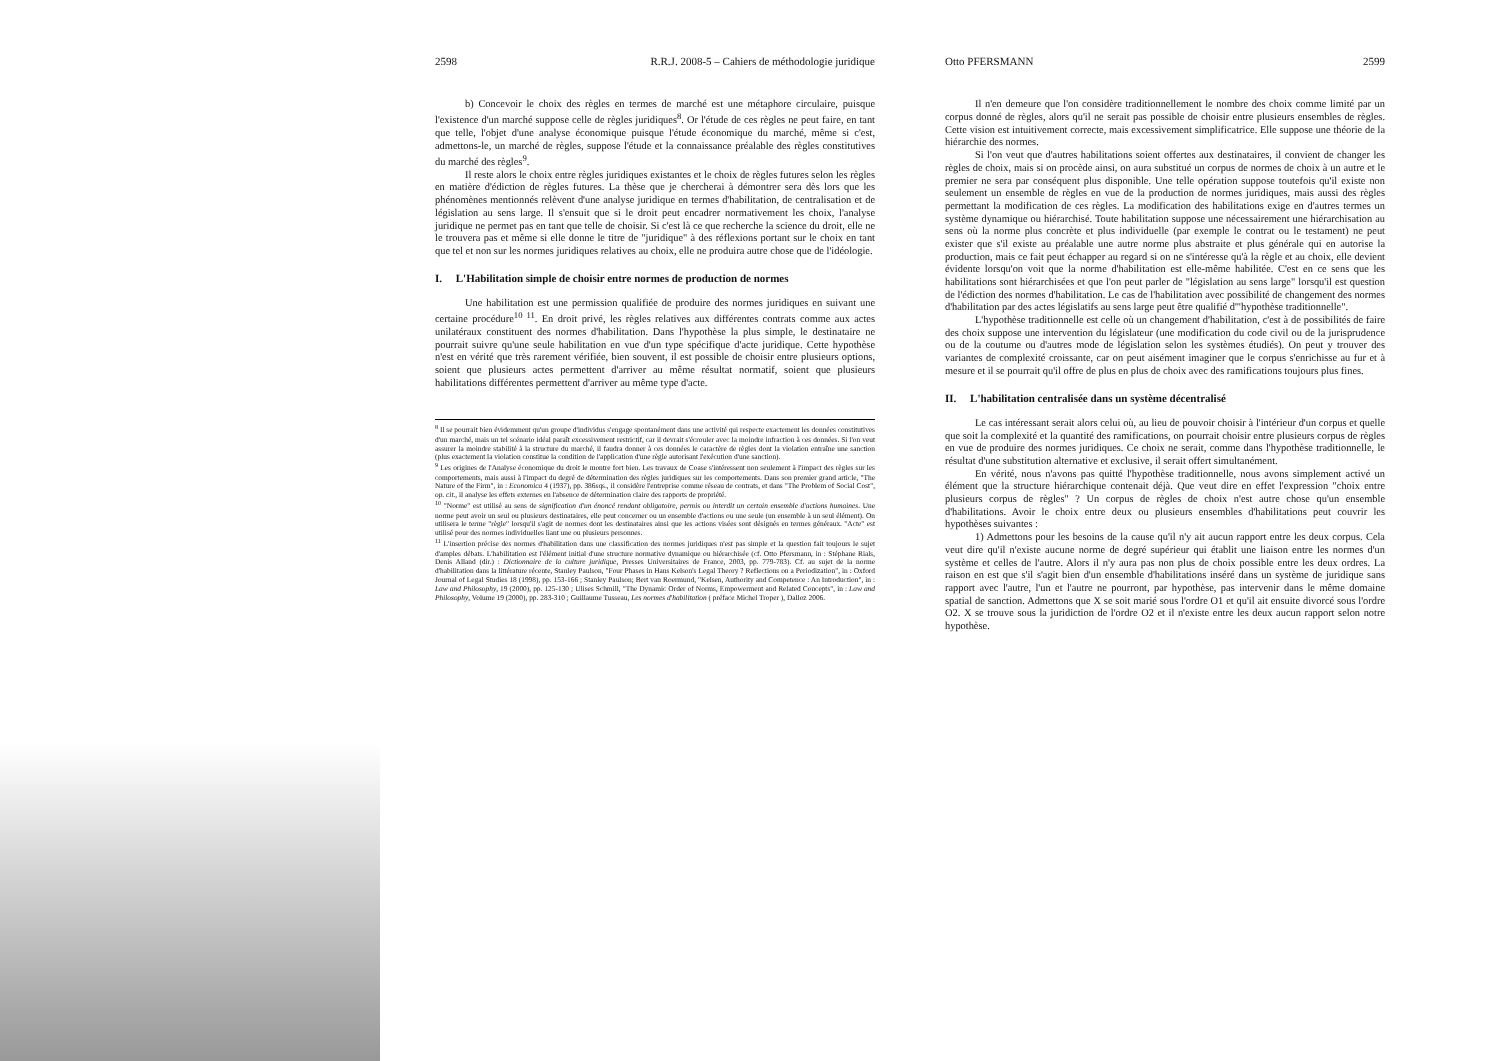2598 R.R.J. 2008-5 – Cahiers de méthodologie juridique
b) Concevoir le choix des règles en termes de marché est une métaphore circulaire, puisque l'existence d'un marché suppose celle de règles juridiques<sup>8</sup>. Or l'étude de ces règles ne peut faire, en tant que telle, l'objet d'une analyse économique puisque l'étude économique du marché, même si c'est, admettons-le, un marché de règles, suppose l'étude et la connaissance préalable des règles constitutives du marché des règles<sup>9</sup>.
Il reste alors le choix entre règles juridiques existantes et le choix de règles futures selon les règles en matière d'édiction de règles futures. La thèse que je chercherai à démontrer sera dès lors que les phénomènes mentionnés relèvent d'une analyse juridique en termes d'habilitation, de centralisation et de législation au sens large. Il s'ensuit que si le droit peut encadrer normativement les choix, l'analyse juridique ne permet pas en tant que telle de choisir. Si c'est là ce que recherche la science du droit, elle ne le trouvera pas et même si elle donne le titre de "juridique" à des réflexions portant sur le choix en tant que tel et non sur les normes juridiques relatives au choix, elle ne produira autre chose que de l'idéologie.
I. L'Habilitation simple de choisir entre normes de production de normes
Une habilitation est une permission qualifiée de produire des normes juridiques en suivant une certaine procédure<sup>10 11</sup>. En droit privé, les règles relatives aux différentes contrats comme aux actes unilatéraux constituent des normes d'habilitation. Dans l'hypothèse la plus simple, le destinataire ne pourrait suivre qu'une seule habilitation en vue d'un type spécifique d'acte juridique. Cette hypothèse n'est en vérité que très rarement vérifiée, bien souvent, il est possible de choisir entre plusieurs options, soient que plusieurs actes permettent d'arriver au même résultat normatif, soient que plusieurs habilitations différentes permettent d'arriver au même type d'acte.
<sup>8</sup> Il se pourrait bien évidemment qu'un groupe d'individus s'engage spontanément dans une activité qui respecte exactement les données constitutives d'un marché, mais un tel scénario idéal paraît excessivement restrictif, car il devrait s'écrouler avec la moindre infraction à ces données. Si l'on veut assurer la moindre stabilité à la structure du marché, il faudra donner à ces données le caractère de règles dont la violation entraîne une sanction (plus exactement la violation constitue la condition de l'application d'une règle autorisant l'exécution d'une sanction).
<sup>9</sup> Les origines de l'Analyse économique du droit le montre fort bien. Les travaux de Coase s'intéressent non seulement à l'impact des règles sur les comportements, mais aussi à l'impact du degré de détermination des règles juridiques sur les comportements. Dans son premier grand article, "The Nature of the Firm", in : Economica 4 (1937), pp. 386sqs., il considère l'entreprise comme réseau de contrats, et dans "The Problem of Social Cost", op. cit., il analyse les effets externes en l'absence de détermination claire des rapports de propriété.
<sup>10</sup> "Norme" est utilisé au sens de signification d'un énoncé rendant obligatoire, permis ou interdit un certain ensemble d'actions humaines. Une norme peut avoir un seul ou plusieurs destinataires, elle peut concerner ou un ensemble d'actions ou une seule (un ensemble à un seul élément). On utilisera le terme "règle" lorsqu'il s'agit de normes dont les destinataires ainsi que les actions visées sont désignés en termes généraux. "Acte" est utilisé pour des normes individuelles liant une ou plusieurs personnes.
<sup>11</sup> L'insertion précise des normes d'habilitation dans une classification des normes juridiques n'est pas simple et la question fait toujours le sujet d'amples débats. L'habilitation est l'élément initial d'une structure normative dynamique ou hiérarchisée (cf. Otto Pfersmann, in : Stéphane Rials, Denis Alland (dir.) : Dictionnaire de la culture juridique, Presses Universitaires de France, 2003, pp. 779-783). Cf. au sujet de la norme d'habilitation dans la littérature récente, Stanley Paulson, "Four Phases in Hans Kelson's Legal Theory ? Reflections on a Periodization", in : Oxford Journal of Legal Studies 18 (1998), pp. 153-166 ; Stanley Paulson; Bert van Roermund, "Kelsen, Authority and Competence : An Introduction", in : Law and Philosophy, 19 (2000), pp. 125-130 ; Ulises Schmill, "The Dynamic Order of Norms, Empowerment and Related Concepts", in : Law and Philosophy, Volume 19 (2000), pp. 283-310 ; Guillaume Tusseau, Les normes d'habilitation ( préface Michel Troper ), Dalloz 2006.
Otto PFERSMANN 2599
Il n'en demeure que l'on considère traditionnellement le nombre des choix comme limité par un corpus donné de règles, alors qu'il ne serait pas possible de choisir entre plusieurs ensembles de règles. Cette vision est intuitivement correcte, mais excessivement simplificatrice. Elle suppose une théorie de la hiérarchie des normes.
Si l'on veut que d'autres habilitations soient offertes aux destinataires, il convient de changer les règles de choix, mais si on procède ainsi, on aura substitué un corpus de normes de choix à un autre et le premier ne sera par conséquent plus disponible. Une telle opération suppose toutefois qu'il existe non seulement un ensemble de règles en vue de la production de normes juridiques, mais aussi des règles permettant la modification de ces règles. La modification des habilitations exige en d'autres termes un système dynamique ou hiérarchisé. Toute habilitation suppose une nécessairement une hiérarchisation au sens où la norme plus concrète et plus individuelle (par exemple le contrat ou le testament) ne peut exister que s'il existe au préalable une autre norme plus abstraite et plus générale qui en autorise la production, mais ce fait peut échapper au regard si on ne s'intéresse qu'à la règle et au choix, elle devient évidente lorsqu'on voit que la norme d'habilitation est elle-même habilitée. C'est en ce sens que les habilitations sont hiérarchisées et que l'on peut parler de "législation au sens large" lorsqu'il est question de l'édiction des normes d'habilitation. Le cas de l'habilitation avec possibilité de changement des normes d'habilitation par des actes législatifs au sens large peut être qualifié d'"hypothèse traditionnelle".
L'hypothèse traditionnelle est celle où un changement d'habilitation, c'est à de possibilités de faire des choix suppose une intervention du législateur (une modification du code civil ou de la jurisprudence ou de la coutume ou d'autres mode de législation selon les systèmes étudiés). On peut y trouver des variantes de complexité croissante, car on peut aisément imaginer que le corpus s'enrichisse au fur et à mesure et il se pourrait qu'il offre de plus en plus de choix avec des ramifications toujours plus fines.
II. L'habilitation centralisée dans un système décentralisé
Le cas intéressant serait alors celui où, au lieu de pouvoir choisir à l'intérieur d'un corpus et quelle que soit la complexité et la quantité des ramifications, on pourrait choisir entre plusieurs corpus de règles en vue de produire des normes juridiques. Ce choix ne serait, comme dans l'hypothèse traditionnelle, le résultat d'une substitution alternative et exclusive, il serait offert simultanément.
En vérité, nous n'avons pas quitté l'hypothèse traditionnelle, nous avons simplement activé un élément que la structure hiérarchique contenait déjà. Que veut dire en effet l'expression "choix entre plusieurs corpus de règles" ? Un corpus de règles de choix n'est autre chose qu'un ensemble d'habilitations. Avoir le choix entre deux ou plusieurs ensembles d'habilitations peut couvrir les hypothèses suivantes :
1) Admettons pour les besoins de la cause qu'il n'y ait aucun rapport entre les deux corpus. Cela veut dire qu'il n'existe aucune norme de degré supérieur qui établit une liaison entre les normes d'un système et celles de l'autre. Alors il n'y aura pas non plus de choix possible entre les deux ordres. La raison en est que s'il s'agit bien d'un ensemble d'habilitations inséré dans un système de juridique sans rapport avec l'autre, l'un et l'autre ne pourront, par hypothèse, pas intervenir dans le même domaine spatial de sanction. Admettons que X se soit marié sous l'ordre O1 et qu'il ait ensuite divorcé sous l'ordre O2. X se trouve sous la juridiction de l'ordre O2 et il n'existe entre les deux aucun rapport selon notre hypothèse.